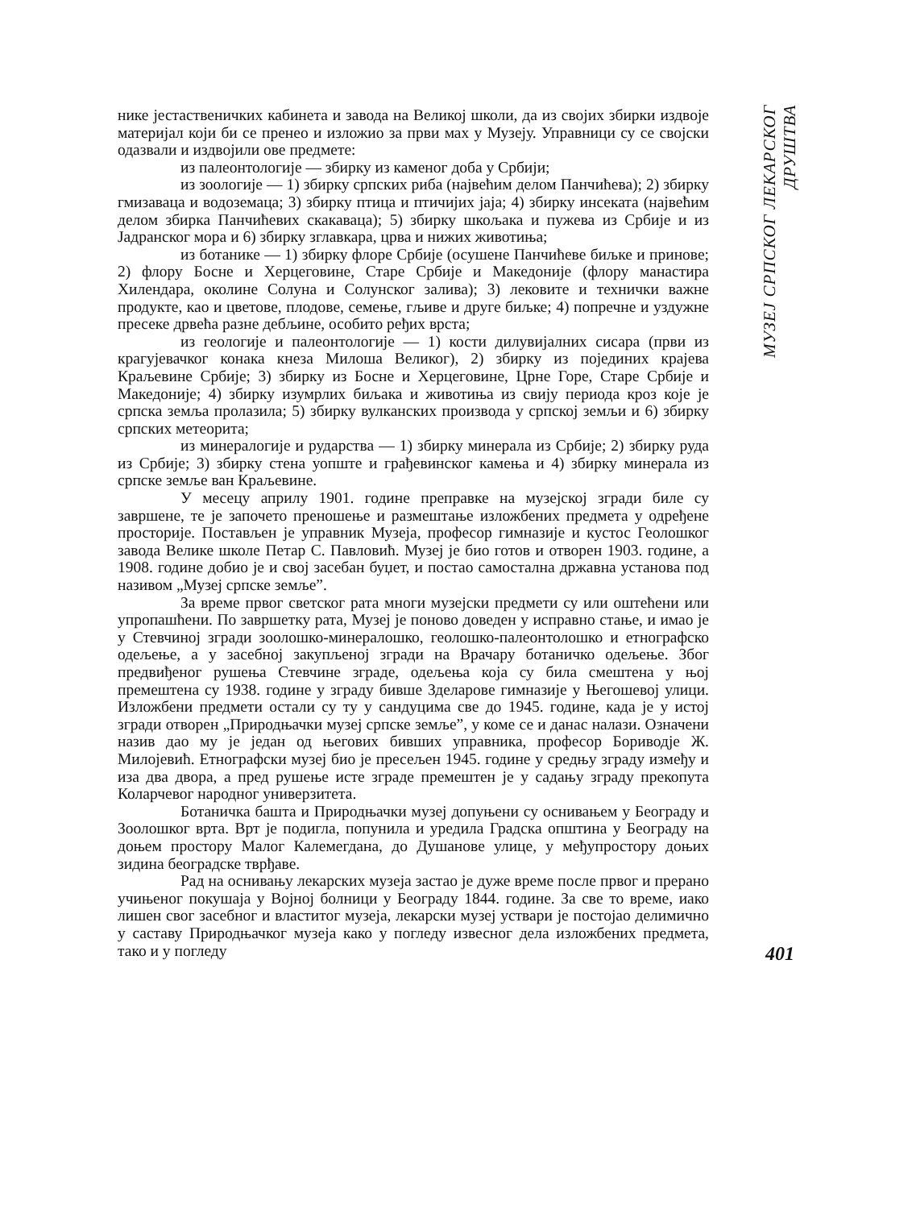нике јестаственичких кабинета и завода на Великој школи, да из својих збирки издвоје материјал који би се пренео и изложио за први мах у Музеју. Управници су се својски одазвали и издвојили ове предмете:
из палеонтологије — збирку из каменог доба у Србији;
из зоологије — 1) збирку српских риба (највећим делом Панчићева); 2) збирку гмизаваца и водоземаца; 3) збирку птица и птичијих јаја; 4) збирку инсеката (највећим делом збирка Панчићевих скакаваца); 5) збирку шкољака и пужева из Србије и из Јадранског мора и 6) збирку зглавкара, црва и нижих животиња;
из ботанике — 1) збирку флоре Србије (осушене Панчићеве биљке и принове; 2) флору Босне и Херцеговине, Старе Србије и Македоније (флору манастира Хилендара, околине Солуна и Солунског залива); 3) лековите и технички важне продукте, као и цветове, плодове, семење, гљиве и друге биљке; 4) попречне и уздужне пресеке дрвећа разне дебљине, особито ређих врста;
из геологије и палеонтологије — 1) кости дилувијалних сисара (први из крагујевачког конака кнеза Милоша Великог), 2) збирку из појединих крајева Краљевине Србије; 3) збирку из Босне и Херцеговине, Црне Горе, Старе Србије и Македоније; 4) збирку изумрлих биљака и животиња из свију периода кроз које је српска земља пролазила; 5) збирку вулканских производа у српској земљи и 6) збирку српских метеорита;
из минералогије и рударства — 1) збирку минерала из Србије; 2) збирку руда из Србије; 3) збирку стена уопште и грађевинског камења и 4) збирку минерала из српске земље ван Краљевине.
У месецу априлу 1901. године преправке на музејској згради биле су завршене, те је започето преношење и размештање изложбених предмета у одређене просторије. Постављен је управник Музеја, професор гимназије и кустос Геолошког завода Велике школе Петар С. Павловић. Музеј је био готов и отворен 1903. године, а 1908. године добио је и свој засебан буџет, и постао самостална државна установа под називом „Музеј српске земље”.
За време првог светског рата многи музејски предмети су или оштећени или упропашћени. По завршетку рата, Музеј је поново доведен у исправно стање, и имао је у Стевчиној згради зоолошко-минералошко, геолошко-палеонтолошко и етнографско одељење, а у засебној закупљеној згради на Врачару ботаничко одељење. Због предвиђеног рушења Стевчине зграде, одељења која су била смештена у њој премештена су 1938. године у зграду бивше Зделарове гимназије у Његошевој улици. Изложбени предмети остали су ту у сандуцима све до 1945. године, када је у истој згради отворен „Природњачки музеј српске земље”, у коме се и данас налази. Означени назив дао му је један од његових бивших управника, професор Бориводје Ж. Милојевић. Етнографски музеј био је пресељен 1945. године у средњу зграду између и иза два двора, а пред рушење исте зграде премештен је у садању зграду прекопута Коларчевог народног универзитета.
Ботаничка башта и Природњачки музеј допуњени су оснивањем у Београду и Зоолошког врта. Врт је подигла, попунила и уредила Градска општина у Београду на доњем простору Малог Калемегдана, до Душанове улице, у међупростору доњих зидина београдске тврђаве.
Рад на оснивању лекарских музеја застао је дуже време после првог и прерано учињеног покушаја у Војној болници у Београду 1844. године. За све то време, иако лишен свог засебног и властитог музеја, лекарски музеј уствари је постојао делимично у саставу Природњачког музеја како у погледу извесног дела изложбених предмета, тако и у погледу
МУЗЕЈ СРПСКОГ ЛЕКАРСКОГ ДРУШТВА
401